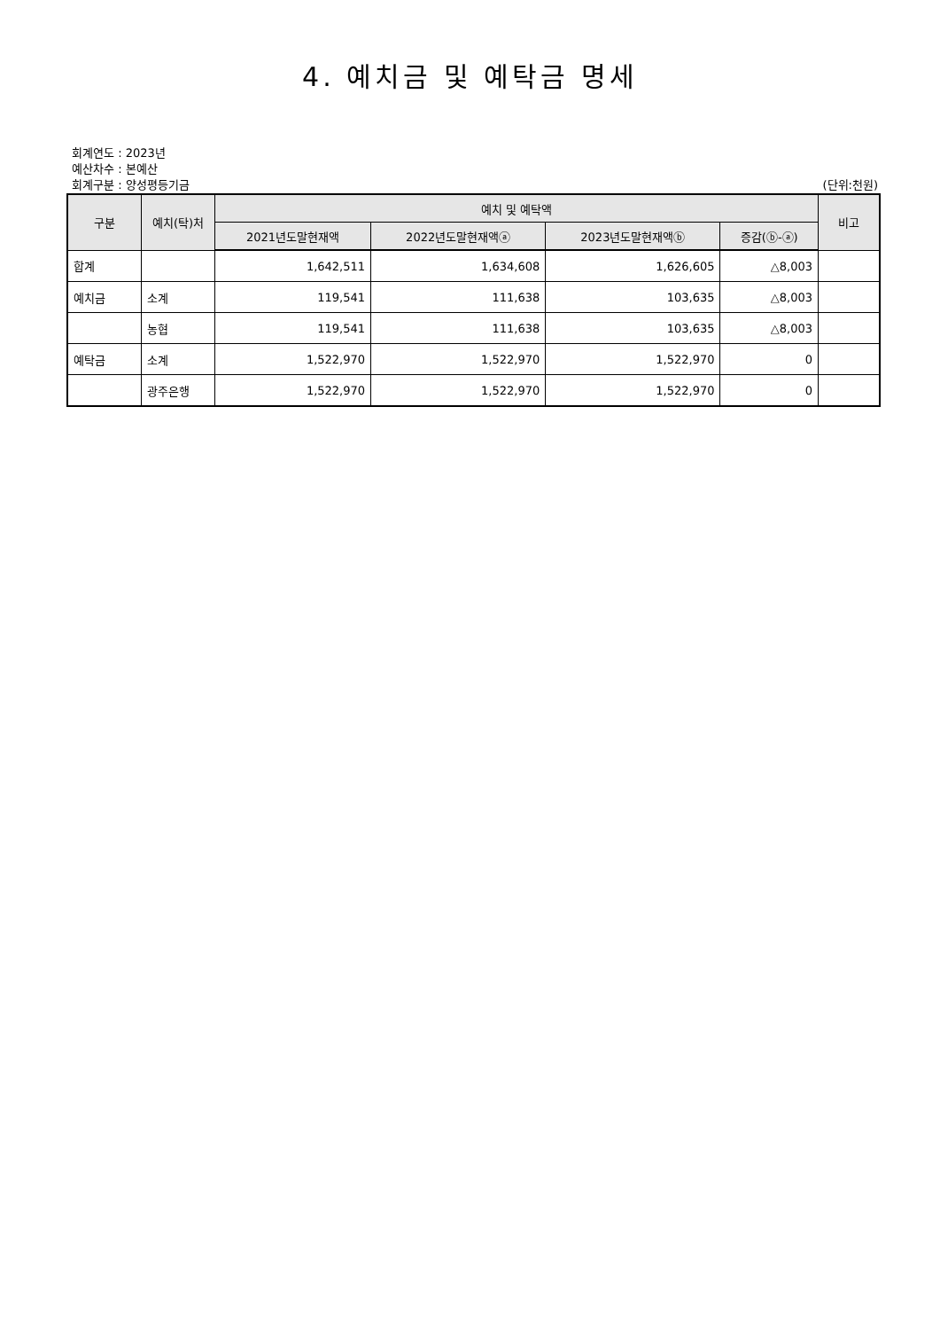4. 예치금 및 예탁금 명세
회계연도 : 2023년
예산차수 : 본예산
회계구분 : 양성평등기금 (단위:천원)
| 구분 | 예치(탁)처 | 예치 및 예탁액 | | | | 비고 |
| --- | --- | --- | --- | --- | --- | --- |
| | | 2021년도말현재액 | 2022년도말현재액ⓐ | 2023년도말현재액ⓑ | 증감(ⓑ-ⓐ) | |
| 합계 | | 1,642,511 | 1,634,608 | 1,626,605 | △8,003 | |
| 예치금 | 소계 | 119,541 | 111,638 | 103,635 | △8,003 | |
| | 농협 | 119,541 | 111,638 | 103,635 | △8,003 | |
| 예탁금 | 소계 | 1,522,970 | 1,522,970 | 1,522,970 | 0 | |
| | 광주은행 | 1,522,970 | 1,522,970 | 1,522,970 | 0 | |